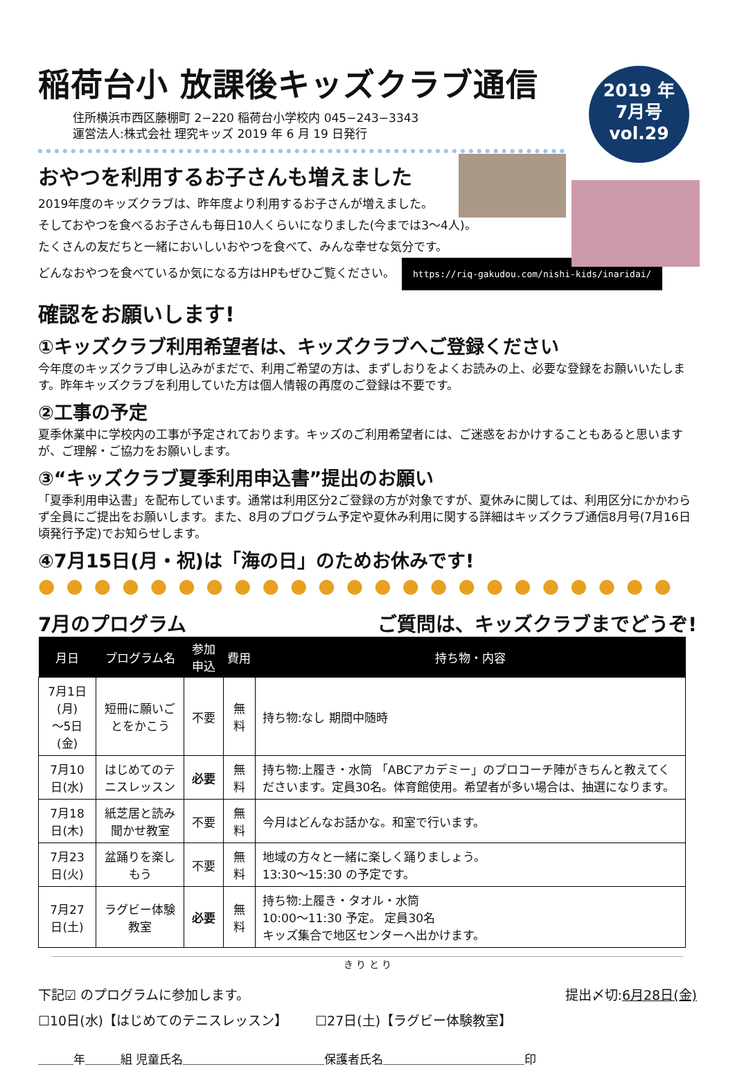稲荷台小 放課後キッズクラブ通信
住所横浜市西区藤棚町 2−220 稲荷台小学校内 045−243−3343
運営法人:株式会社 理究キッズ 2019 年 6 月 19 日発行
2019 年
7月号
vol.29
おやつを利用するお子さんも増えました
2019年度のキッズクラブは、昨年度より利用するお子さんが増えました。
そしておやつを食べるお子さんも毎日10人くらいになりました(今までは3〜4人)。
たくさんの友だちと一緒においしいおやつを食べて、みんな幸せな気分です。
どんなおやつを食べているか気になる方はHPもぜひご覧ください。 https://riq-gakudou.com/nishi-kids/inaridai/
確認をお願いします!
①キッズクラブ利用希望者は、キッズクラブへご登録ください
今年度のキッズクラブ申し込みがまだで、利用ご希望の方は、まずしおりをよくお読みの上、必要な登録をお願いいたします。昨年キッズクラブを利用していた方は個人情報の再度のご登録は不要です。
②工事の予定
夏季休業中に学校内の工事が予定されております。キッズのご利用希望者には、ご迷惑をおかけすることもあると思いますが、ご理解・ご協力をお願いします。
③“キッズクラブ夏季利用申込書”提出のお願い
「夏季利用申込書」を配布しています。通常は利用区分2ご登録の方が対象ですが、夏休みに関しては、利用区分にかかわらず全員にご提出をお願いします。また、8月のプログラム予定や夏休み利用に関する詳細はキッズクラブ通信8月号(7月16日頃発行予定)でお知らせします。
④7月15日(月・祝)は「海の日」のためお休みです!
●●●●●●●●●●●●●●●●●●●●●●●
7月のプログラム ご質問は、キッズクラブまでどうぞ!
| 月日 | プログラム名 | 参加申込 | 費用 | 持ち物・内容 |
| --- | --- | --- | --- | --- |
| 7月1日(月) 〜5日(金) | 短冊に願いごとをかこう | 不要 | 無料 | 持ち物:なし 期間中随時 |
| 7月10日(水) | はじめてのテニスレッスン | 必要 | 無料 | 持ち物:上履き・水筒 「ABCアカデミー」のプロコーチ陣がきちんと教えてくださいます。定員30名。体育館使用。希望者が多い場合は、抽選になります。 |
| 7月18日(木) | 紙芝居と読み聞かせ教室 | 不要 | 無料 | 今月はどんなお話かな。和室で行います。 |
| 7月23日(火) | 盆踊りを楽しもう | 不要 | 無料 | 地域の方々と一緒に楽しく踊りましょう。 13:30〜15:30 の予定です。 |
| 7月27日(土) | ラグビー体験教室 | 必要 | 無料 | 持ち物:上履き・タオル・水筒 10:00〜11:30 予定。 定員30名 キッズ集合で地区センターへ出かけます。 |
き り と り
下記☑ のプログラムに参加します。 提出〆切:6月28日(金)
☐10日(水)【はじめてのテニスレッスン】 ☐27日(土)【ラグビー体験教室】
＿＿＿年＿＿＿組 児童氏名＿＿＿＿＿＿＿＿＿＿＿＿保護者氏名＿＿＿＿＿＿＿＿＿＿＿＿印